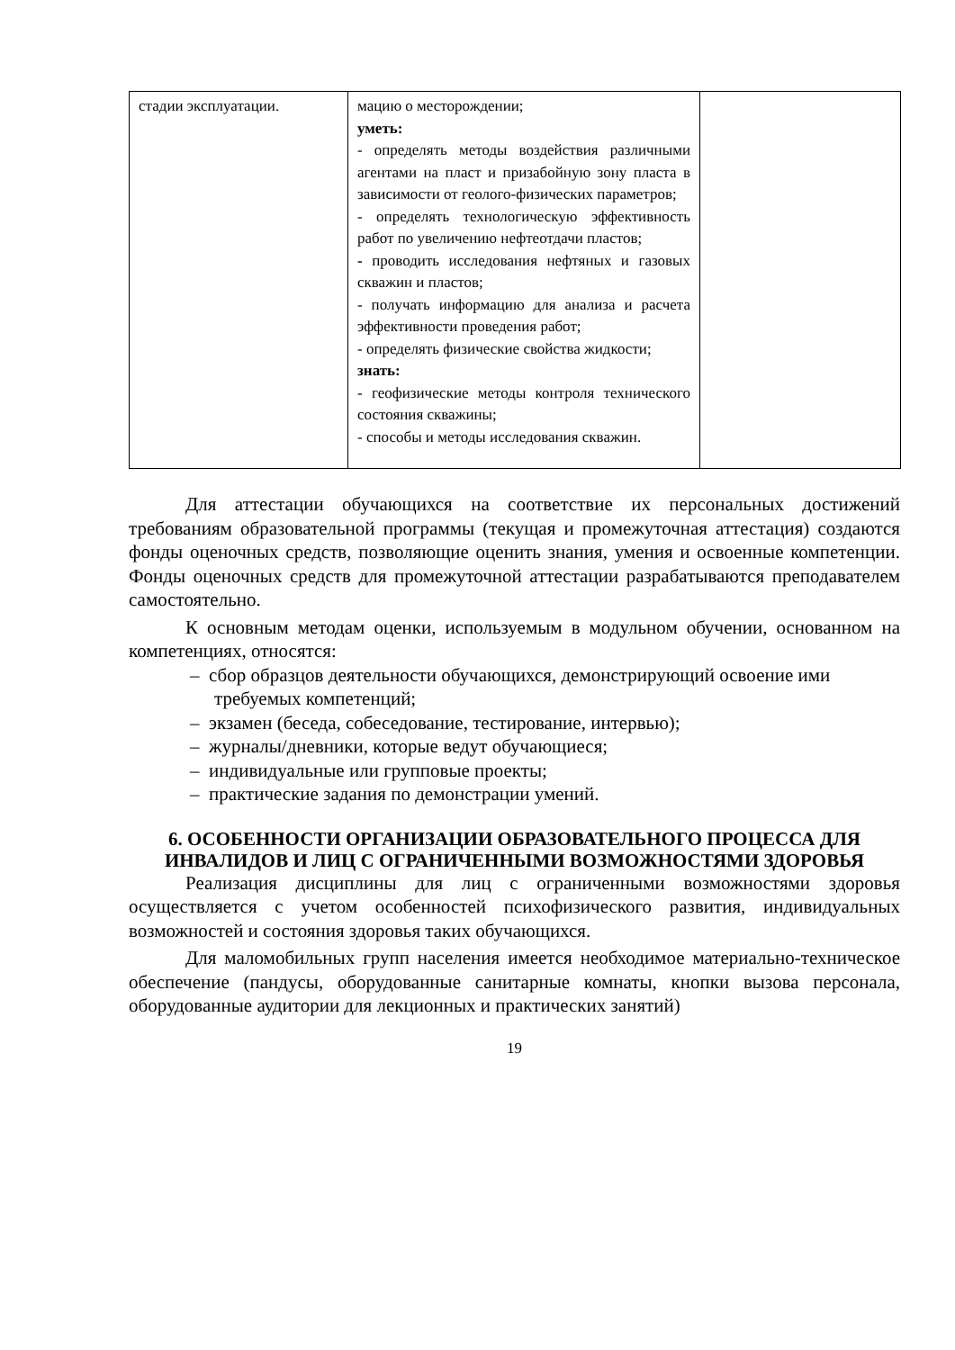| стадии эксплуатации. | мацию о месторождении; уметь: - определять методы воздействия различными агентами на пласт и призабойную зону пласта в зависимости от геолого-физических параметров; - определять технологическую эффективность работ по увеличению нефтеотдачи пластов; - проводить исследования нефтяных и газовых скважин и пластов; - получать информацию для анализа и расчета эффективности проведения работ; - определять физические свойства жидкости; знать: - геофизические методы контроля технического состояния скважины; - способы и методы исследования скважин. | |
Для аттестации обучающихся на соответствие их персональных достижений требованиям образовательной программы (текущая и промежуточная аттестация) создаются фонды оценочных средств, позволяющие оценить знания, умения и освоенные компетенции. Фонды оценочных средств для промежуточной аттестации разрабатываются преподавателем самостоятельно.
К основным методам оценки, используемым в модульном обучении, основанном на компетенциях, относятся:
– сбор образцов деятельности обучающихся, демонстрирующий освоение ими требуемых компетенций;
– экзамен (беседа, собеседование, тестирование, интервью);
– журналы/дневники, которые ведут обучающиеся;
– индивидуальные или групповые проекты;
– практические задания по демонстрации умений.
6. ОСОБЕННОСТИ ОРГАНИЗАЦИИ ОБРАЗОВАТЕЛЬНОГО ПРОЦЕССА ДЛЯ ИНВАЛИДОВ И ЛИЦ С ОГРАНИЧЕННЫМИ ВОЗМОЖНОСТЯМИ ЗДОРОВЬЯ
Реализация дисциплины для лиц с ограниченными возможностями здоровья осуществляется с учетом особенностей психофизического развития, индивидуальных возможностей и состояния здоровья таких обучающихся.
Для маломобильных групп населения имеется необходимое материально-техническое обеспечение (пандусы, оборудованные санитарные комнаты, кнопки вызова персонала, оборудованные аудитории для лекционных и практических занятий)
19